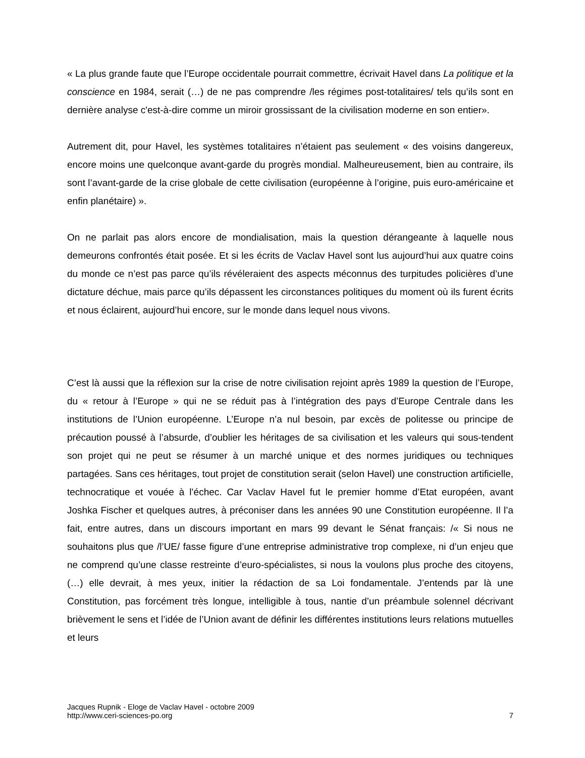« La plus grande faute que l’Europe occidentale pourrait commettre, écrivait Havel dans La politique et la conscience en 1984, serait (…) de ne pas comprendre /les régimes post-totalitaires/ tels qu’ils sont en dernière analyse c'est-à-dire comme un miroir grossissant de la civilisation moderne en son entier».
Autrement dit, pour Havel, les systèmes totalitaires n’étaient pas seulement « des voisins dangereux, encore moins une quelconque avant-garde du progrès mondial. Malheureusement, bien au contraire, ils sont l’avant-garde de la crise globale de cette civilisation (européenne à l’origine, puis euro-américaine et enfin planétaire) ».
On ne parlait pas alors encore de mondialisation, mais la question dérangeante à laquelle nous demeurons confrontés était posée. Et si les écrits de Vaclav Havel sont lus aujourd’hui aux quatre coins du monde ce n’est pas parce qu’ils révéleraient des aspects méconnus des turpitudes policières d’une dictature déchue, mais parce qu’ils dépassent les circonstances politiques du moment où ils furent écrits et nous éclairent, aujourd’hui encore, sur le monde dans lequel nous vivons.
C’est là aussi que la réflexion sur la crise de notre civilisation rejoint après 1989 la question de l’Europe, du « retour à l’Europe » qui ne se réduit pas à l’intégration des pays d’Europe Centrale dans les institutions de l’Union européenne. L’Europe n’a nul besoin, par excès de politesse ou principe de précaution poussé à l’absurde, d’oublier les héritages de sa civilisation et les valeurs qui sous-tendent son projet qui ne peut se résumer à un marché unique et des normes juridiques ou techniques partagées. Sans ces héritages, tout projet de constitution serait (selon Havel) une construction artificielle, technocratique et vouée à l’échec. Car Vaclav Havel fut le premier homme d’Etat européen, avant Joshka Fischer et quelques autres, à préconiser dans les années 90 une Constitution européenne. Il l’a fait, entre autres, dans un discours important en mars 99 devant le Sénat français: /« Si nous ne souhaitons plus que /l’UE/ fasse figure d’une entreprise administrative trop complexe, ni d’un enjeu que ne comprend qu’une classe restreinte d’euro-spécialistes, si nous la voulons plus proche des citoyens, (…) elle devrait, à mes yeux, initier la rédaction de sa Loi fondamentale. J’entends par là une Constitution, pas forcément très longue, intelligible à tous, nantie d’un préambule solennel décrivant brièvement le sens et l’idée de l’Union avant de définir les différentes institutions leurs relations mutuelles et leurs
Jacques Rupnik - Eloge de Vaclav Havel - octobre 2009
http://www.ceri-sciences-po.org
7